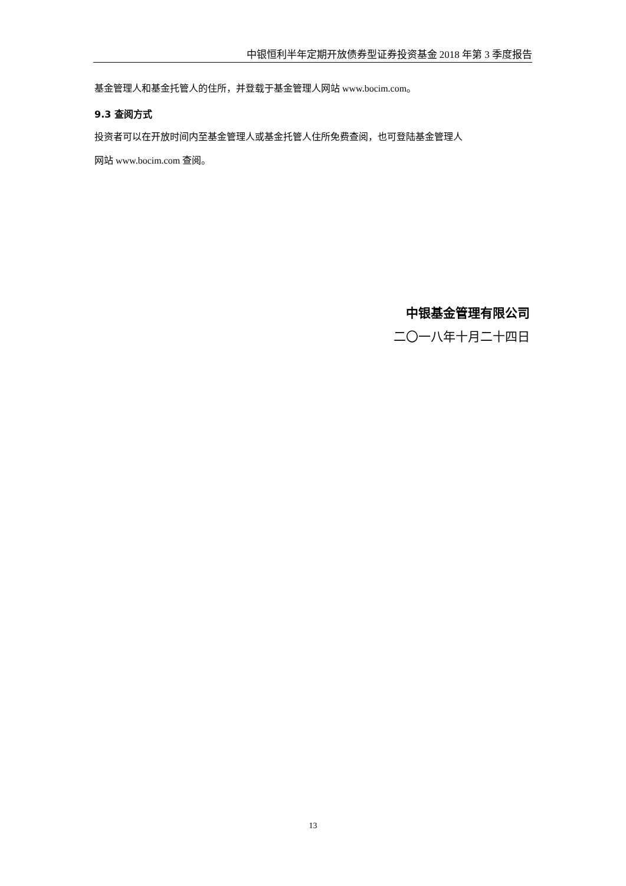中银恒利半年定期开放债券型证券投资基金 2018 年第 3 季度报告
基金管理人和基金托管人的住所，并登载于基金管理人网站 www.bocim.com。
9.3 查阅方式
投资者可以在开放时间内至基金管理人或基金托管人住所免费查阅，也可登陆基金管理人
网站 www.bocim.com 查阅。
中银基金管理有限公司
二〇一八年十月二十四日
13